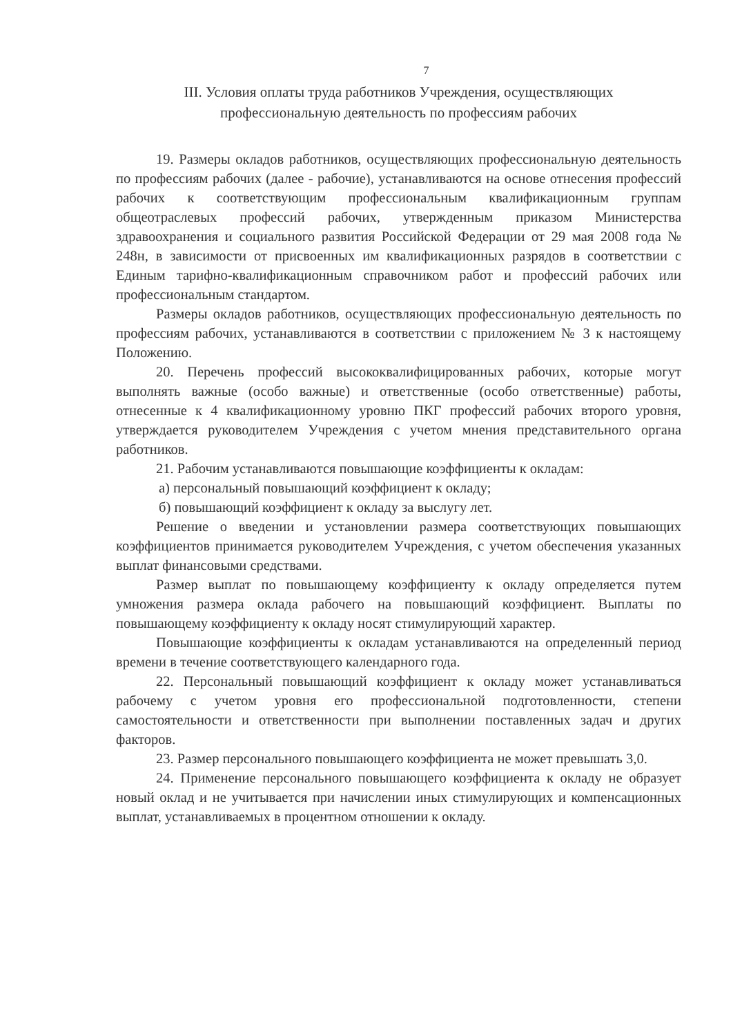7
III. Условия оплаты труда работников Учреждения, осуществляющих
профессиональную деятельность по профессиям рабочих
19. Размеры окладов работников, осуществляющих профессиональную деятельность по профессиям рабочих (далее - рабочие), устанавливаются на основе отнесения профессий рабочих к соответствующим профессиональным квалификационным группам общеотраслевых профессий рабочих, утвержденным приказом Министерства здравоохранения и социального развития Российской Федерации от 29 мая 2008 года № 248н, в зависимости от присвоенных им квалификационных разрядов в соответствии с Единым тарифно-квалификационным справочником работ и профессий рабочих или профессиональным стандартом.
Размеры окладов работников, осуществляющих профессиональную деятельность по профессиям рабочих, устанавливаются в соответствии с приложением № 3 к настоящему Положению.
20. Перечень профессий высококвалифицированных рабочих, которые могут выполнять важные (особо важные) и ответственные (особо ответственные) работы, отнесенные к 4 квалификационному уровню ПКГ профессий рабочих второго уровня, утверждается руководителем Учреждения с учетом мнения представительного органа работников.
21. Рабочим устанавливаются повышающие коэффициенты к окладам:
а) персональный повышающий коэффициент к окладу;
б) повышающий коэффициент к окладу за выслугу лет.
Решение о введении и установлении размера соответствующих повышающих коэффициентов принимается руководителем Учреждения, с учетом обеспечения указанных выплат финансовыми средствами.
Размер выплат по повышающему коэффициенту к окладу определяется путем умножения размера оклада рабочего на повышающий коэффициент. Выплаты по повышающему коэффициенту к окладу носят стимулирующий характер.
Повышающие коэффициенты к окладам устанавливаются на определенный период времени в течение соответствующего календарного года.
22. Персональный повышающий коэффициент к окладу может устанавливаться рабочему с учетом уровня его профессиональной подготовленности, степени самостоятельности и ответственности при выполнении поставленных задач и других факторов.
23. Размер персонального повышающего коэффициента не может превышать 3,0.
24. Применение персонального повышающего коэффициента к окладу не образует новый оклад и не учитывается при начислении иных стимулирующих и компенсационных выплат, устанавливаемых в процентном отношении к окладу.